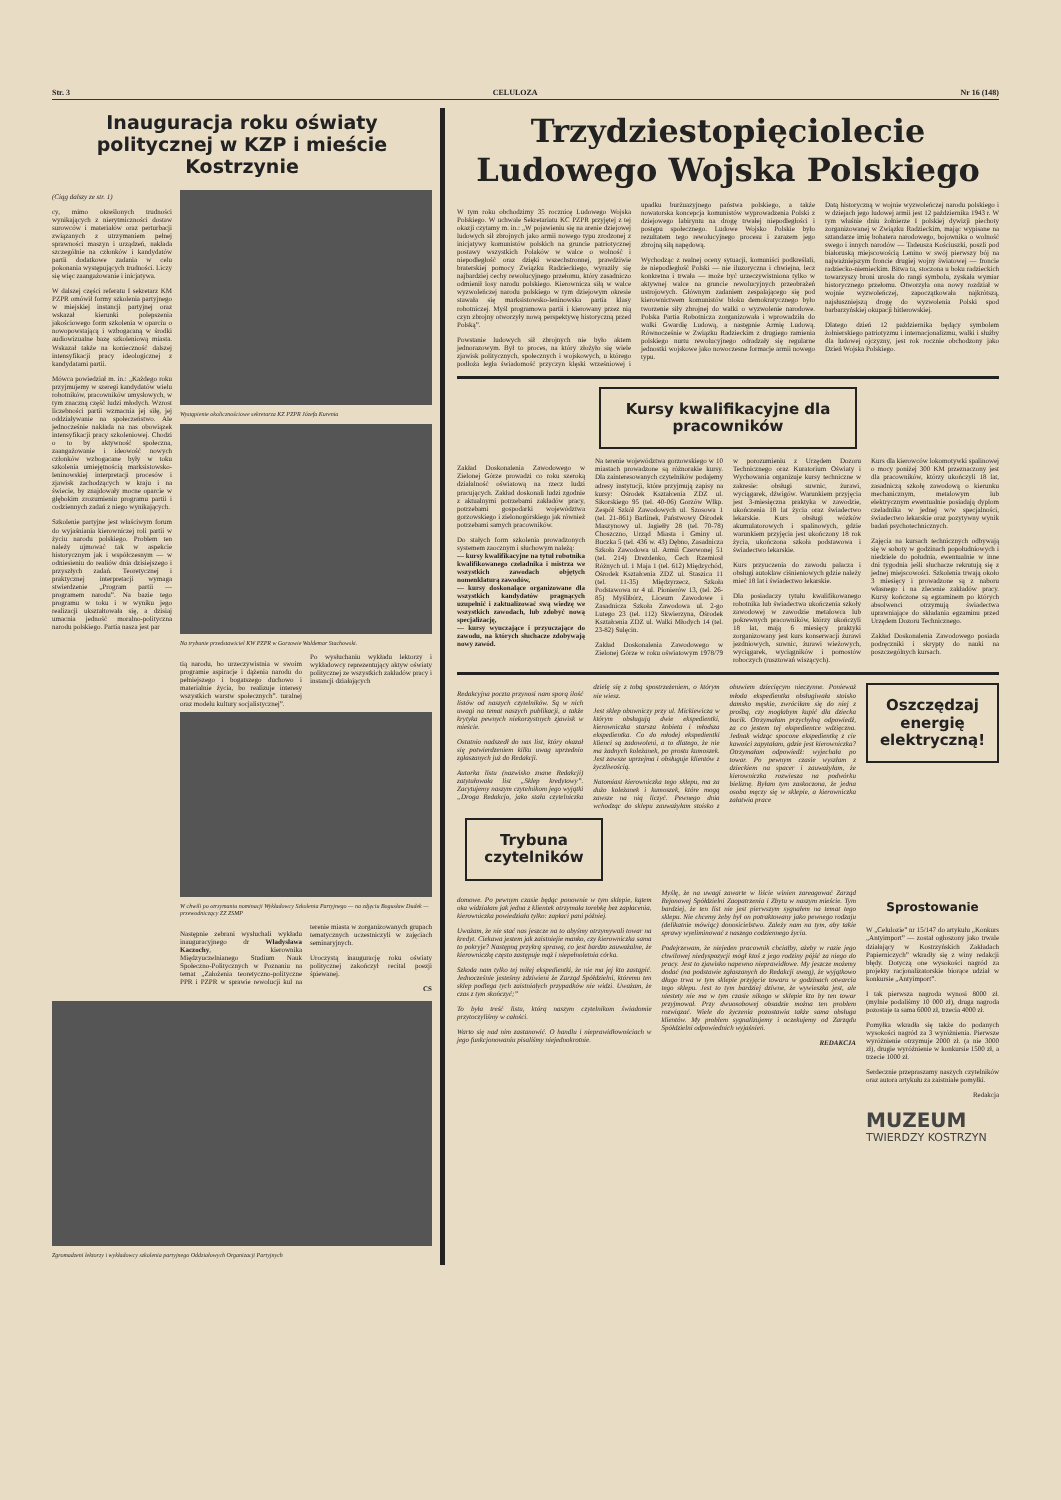Str. 3 CELULOZA Nr 16 (148)
Inauguracja roku oświaty politycznej w KZP i mieście Kostrzynie
(Ciąg dalszy ze str. 1)
cy, mimo określonych trudności wynikających z nierytmiczności dostaw surowców i materiałów oraz perturbacji związanych z utrzymaniem pełnej sprawności maszyn i urządzeń, nakłada szczególnie na członków i kandydatów partii dodatkowe zadania w celu pokonania występujących trudności. Liczy się więc zaangażowanie i inicjatywa.
W dalszej części referatu I sekretarz KM PZPR omówił formy szkolenia partyjnego w miejskiej instancji partyjnej oraz wskazał kierunki polepszenia jakościowego form szkolenia w oparciu o nowopowstającą i wzbogacaną w środki audiowizualne bazę szkoleniową miasta. Wskazał także na konieczność dalszej intensyfikacji pracy ideologicznej z kandydatami partii.
Mówca powiedział m. in.: „Każdego roku przyjmujemy w szeregi kandydatów wielu robotników, pracowników umysłowych, w tym znaczną część ludzi młodych. Wzrost liczebności partii wzmacnia jej siłę, jej oddziaływanie na społeczeństwo. Ale jednocześnie nakłada na nas obowiązek intensyfikacji pracy szkoleniowej. Chodzi o to by aktywność społeczna, zaangażowanie i ideowość nowych członków wzbogacane były w toku szkolenia umiejętnością marksistowsko-leninowskiej interpretacji procesów i zjawisk zachodzących w kraju i na świecie, by znajdowały mocne oparcie w głębokim zrozumieniu programu partii i codziennych zadań z niego wynikających.
Szkolenie partyjne jest właściwym forum do wyjaśniania kierowniczej roli partii w życiu narodu polskiego. Problem ten należy ujmować tak w aspekcie historycznym jak i współczesnym — w odniesieniu do realiów dnia dzisiejszego i przyszłych zadań. Teoretycznej i praktycznej interpretacji wymaga stwierdzenie „Program partii — programem narodu”. Na bazie tego programu w toku i w wyniku jego realizacji ukształtowała się, a dzisiaj umacnia jedność moralno-polityczna narodu polskiego. Partia nasza jest par
Wystąpienie okolicznościowe sekretarza KZ PZPR Józefa Kurenia
Na trybunie przedstawiciel KW PZPR w Gorzowie Waldemar Stachowski.
tią narodu, bo urzeczywistnia w swoim programie aspiracje i dążenia narodu do pełniejszego i bogatszego duchowo i materialnie życia, bo realizuje interesy wszystkich warstw społecznych”. turalnej oraz modelu kultury socjalistycznej”.
Po wysłuchaniu wykładu lektorzy i wykładowcy reprezentujący aktyw oświaty politycznej ze wszystkich zakładów pracy i instancji działających
W chwili po otrzymaniu nominacji Wykładowcy Szkolenia Partyjnego — na zdjęciu Bogusław Dudek — przewodniczący ZZ ZSMP
Następnie zebrani wysłuchali wykładu inauguracyjnego dr Władysława Kaczochy, kierownika Międzyuczelnianego Studium Nauk Społeczno-Politycznych w Poznaniu na temat „Założenia teoretyczno-polityczne PPR i PZPR w sprawie rewolucji kul na terenie miasta w zorganizowanych grupach tematycznych uczestniczyli w zajęciach seminaryjnych.
Uroczystą inaugurację roku oświaty politycznej zakończył recital poezji śpiewanej.
CS
Zgromadzeni lektorzy i wykładowcy szkolenia partyjnego Oddziałowych Organizacji Partyjnych
Trzydziestopięciolecie
Ludowego Wojska Polskiego
W tym roku obchodzimy 35 rocznicę Ludowego Wojska Polskiego. W uchwale Sekretariatu KC PZPR przyjętej z tej okazji czytamy m. in.: „W pojawieniu się na arenie dziejowej ludowych sił zbrojnych jako armii nowego typu zrodzonej z inicjatywy komunistów polskich na gruncie patriotycznej postawy wszystkich Polaków w walce o wolność i niepodległość oraz dzięki wszechstronnej, prawdziwie braterskiej pomocy Związku Radzieckiego, wyraziły się najbardziej cechy rewolucyjnego przełomu, który zasadniczo odmienił losy narodu polskiego. Kierownicza siłą w walce wyzwoleńczej narodu polskiego w tym dziejowym okresie stawała się marksistowsko-leninowska partia klasy robotniczej. Myśl programowa partii i kierowany przez nią czyn zbrojny otworzyły nową perspektywę historyczną przed Polską”.
Powstanie ludowych sił zbrojnych nie było aktem jednorazowym. Był to proces, na który złożyło się wiele zjawisk politycznych, społecznych i wojskowych, u którego podłoża legła świadomość przyczyn klęski wrześniowej i upadku burżuazyjnego państwa polskiego, a także nowatorska koncepcja komunistów wyprowadzenia Polski z dziejowego labiryntu na drogę trwałej niepodległości i postępu społecznego. Ludowe Wojsko Polskie było rezultatem tego rewolucyjnego procesu i zarazem jego zbrojną siłą napędową.
Wychodząc z realnej oceny sytuacji, komuniści podkreślali, że niepodległość Polski — nie iluzoryczna i chwiejna, lecz konkretna i trwała — może być urzeczywistniona tylko w aktywnej walce na gruncie rewolucyjnych przeobrażeń ustrojowych. Głównym zadaniem zespalającego się pod kierownictwem komunistów bloku demokratycznego było tworzenie siły zbrojnej do walki o wyzwolenie narodowe. Polska Partia Robotnicza zorganizowała i wprowadziła do walki Gwardię Ludową, a następnie Armię Ludową. Równocześnie w Związku Radzieckim z drugiego ramienia polskiego nurtu rewolucyjnego odradzały się regularne jednostki wojskowe jako nowoczesne formacje armii nowego typu.
Datą historyczną w wojnie wyzwoleńczej narodu polskiego i w dziejach jego ludowej armii jest 12 października 1943 r. W tym właśnie dniu żołnierze I polskiej dywizji piechoty zorganizowanej w Związku Radzieckim, mając wypisane na sztandarze imię bohatera narodowego, bojownika o wolność swego i innych narodów — Tadeusza Kościuszki, poszli pod białoruską miejscowością Lenino w swój pierwszy bój na najważniejszym froncie drugiej wojny światowej — froncie radziecko-niemieckim. Bitwa ta, stoczona u boku radzieckich towarzyszy broni urosła do rangi symbolu, zyskała wymiar historycznego przełomu. Otworzyła ona nowy rozdział w wojnie wyzwoleńczej, zapoczątkowała najkrótszą, najsłuszniejszą drogę do wyzwolenia Polski spod barbarzyńskiej okupacji hitlerowskiej.
Dlatego dzień 12 października będący symbolem żołnierskiego patriotyzmu i internacjonalizmu, walki i służby dla ludowej ojczyzny, jest rok rocznie obchodzony jako Dzień Wojska Polskiego.
Kursy kwalifikacyjne dla pracowników
Zakład Doskonalenia Zawodowego w Zielonej Górze prowadzi co roku szeroką działalność oświatową na rzecz ludzi pracujących. Zakład doskonali ludzi zgodnie z aktualnymi potrzebami zakładów pracy, potrzebami gospodarki województwa gorzowskiego i zielonogórskiego jak również potrzebami samych pracowników.
Do stałych form szkolenia prowadzonych systemem zaocznym i słuchowym należą:
— kursy kwalifikacyjne na tytuł robotnika kwalifikowanego czeladnika i mistrza we wszystkich zawodach objętych nomenklaturą zawodów,
— kursy doskonalące organizowane dla wszystkich kandydatów pragnących uzupełnić i zaktualizować swą wiedzę we wszystkich zawodach, lub zdobyć nową specjalizację,
— kursy wyuczające i przyuczające do zawodu, na których słuchacze zdobywają nowy zawód.
Na terenie województwa gorzowskiego w 10 miastach prowadzone są różnorakie kursy. Dla zainteresowanych czytelników podajemy adresy instytucji, które przyjmują zapisy na kursy: Ośrodek Kształcenia ZDZ ul. Sikorskiego 95 (tel. 40-06) Gorzów Wlkp. Zespół Szkół Zawodowych ul. Szosowa 1 (tel. 21-861) Barlinek, Państwowy Ośrodek Maszynowy ul. Jagiełły 28 (tel. 70-78) Choszczno, Urząd Miasta i Gminy ul. Buczka 5 (tel. 436 w. 43) Dębno, Zasadnicza Szkoła Zawodowa ul. Armii Czerwonej 51 (tel. 214) Drezdenko, Cech Rzemiosł Różnych ul. 1 Maja 1 (tel. 612) Międzychód, Ośrodek Kształcenia ZDZ ul. Staszica 11 (tel. 11-35) Międzyrzecz, Szkoła Podstawowa nr 4 ul. Pionierów 13, (tel. 26-85) Myślibórz, Liceum Zawodowe i Zasadnicza Szkoła Zawodowa ul. 2-go Lutego 23 (tel. 112) Skwierzyna, Ośrodek Kształcenia ZDZ ul. Walki Młodych 14 (tel. 23-82) Sulęcin.
Zakład Doskonalenia Zawodowego w Zielonej Górze w roku oświatowym 1978/79 w porozumieniu z Urzędem Dozoru Technicznego oraz Kuratorium Oświaty i Wychowania organizuje kursy techniczne w zakresie: obsługi suwnic, żurawi, wyciągarek, dźwigów. Warunkiem przyjęcia jest 3-miesięczna praktyka w zawodzie, ukończenia 18 lat życia oraz świadectwo lekarskie. Kurs obsługi wózków akumulatorowych i spalinowych, gdzie warunkiem przyjęcia jest ukończony 18 rok życia, ukończona szkoła podstawowa i świadectwo lekarskie.
Kurs przyuczenia do zawodu palacza i obsługi autoklaw ciśnieniowych gdzie należy mieć 18 lat i świadectwo lekarskie.
Dla posiadaczy tytułu kwalifikowanego robotnika lub świadectwa ukończenia szkoły zawodowej w zawodzie metalowca lub pokrewnych pracowników, którzy ukończyli 18 lat, mają 6 miesięcy praktyki zorganizowany jest kurs konserwacji żurawi jezdniowych, suwnic, żurawi wieżowych, wyciągarek, wyciągników i pomostów roboczych (rusztowań wiszących).
Kurs dla kierowców lokomotywki spalinowej o mocy poniżej 300 KM przeznaczony jest dla pracowników, którzy ukończyli 18 lat, zasadniczą szkołę zawodową o kierunku mechanicznym, metalowym lub elektrycznym ewentualnie posiadają dyplom czeladnika w jednej w/w specjalności, świadectwo lekarskie oraz pozytywny wynik badań psychotechnicznych.
Zajęcia na kursach technicznych odbywają się w soboty w godzinach popołudniowych i niedziele do południa, ewentualnie w inne dni tygodnia jeśli słuchacze rekrutują się z jednej miejscowości. Szkolenia trwają około 3 miesięcy i prowadzone są z naboru własnego i na zlecenie zakładów pracy. Kursy kończone są egzaminem po których absolwenci otrzymują świadectwa uprawniające do składania egzaminu przed Urzędem Dozoru Technicznego.
Zakład Doskonalenia Zawodowego posiada podręczniki i skrypty do nauki na poszczególnych kursach.
Redakcyjna poczta przynosi nam sporą ilość listów od naszych czytelników. Są w nich uwagi na temat naszych publikacji, a także krytyka pewnych niekorzystnych zjawisk w mieście.
Ostatnio nadszedł do nas list, który okazał się potwierdzeniem kilku uwag uprzednio zgłaszanych już do Redakcji.
Autorka listu (nazwisko znane Redakcji) zatytułowała list „Sklep kredytowy”. Zacytujemy naszym czytelnikom jego wyjątki „Droga Redakcjo, jako stała czytelniczka dzielę się z tobą spostrzeżeniem, o którym nie wiesz.
Jest sklep obuwniczy przy ul. Mickiewicza w którym obsługują dwie ekspedientki, kierowniczka starsza kobieta i młodsza ekspedientka. Co do młodej ekspedientki klienci są zadowoleni, a to dlatego, że nie ma żadnych koleżanek, po prostu kumoszek. Jest zawsze uprzejma i obsługuje klientów z życzliwością.
Natomiast kierowniczka tego sklepu, ma za dużo koleżanek i kumoszek, które mogą zawsze na nią liczyć. Pewnego dnia wchodząc do sklepu zauważyłam stoisko z obuwiem dziecięcym nieczynne. Ponieważ młoda ekspedientka obsługiwała stoisko damsko męskie, zwróciłam się do niej z prośbą, czy mogłabym kupić dla dziecka bucik. Otrzymałam przychylną odpowiedź, za co jestem tej ekspedientce wdzięczna. Jednak widząc spocone ekspedientkę z cie kawości zapytałam, gdzie jest kierowniczka? Otrzymałam odpowiedź: wyjechała po towar. Po pewnym czasie wyszłam z dzieckiem na spacer i zauważyłam, że kierowniczka rozwiesza na podwórku bieliznę. Byłam tym zaskoczona, że jedna osoba męczy się w sklepie, a kierowniczka załatwia prace
Oszczędzaj energię elektryczną!
Trybuna czytelników
domowe. Po pewnym czasie będąc ponownie w tym sklepie, kątem oka widziałam jak jedna z klientek otrzymała torebkę bez zapłacenia, kierowniczka powiedziała tylko: zapłaci pani później.
Uważam, że nie stać nas jeszcze na to abyśmy otrzymywali towar na kredyt. Ciekawa jestem jak zaistniejie manko, czy kierowniczka sama to pokryje? Następną przykrą sprawą, co jest bardzo zauważalne, że kierowniczkę często zastępuje mąż i niepełnoletnia córka.
Szkoda nam tylko tej miłej ekspedientki, że nie ma jej kto zastąpić. Jednocześnie jesteśmy zdziwieni że Zarząd Spółdzielni, któremu ten sklep podlega tych zaistniałych przypadków nie widzi. Uważam, że czas z tym skończyć;”
To była treść listu, którą naszym czytelnikom świadomie przytoczyliśmy w całości.
Warto się nad nim zastanowić. O handlu i nieprawidłowościach w jego funkcjonowaniu pisaliśmy niejednokrotnie.
Myślę, że na uwagi zawarte w liście winien zareagować Zarząd Rejonowej Spółdzielni Zaopatrzenia i Zbytu w naszym mieście. Tym bardziej, że ten list nie jest pierwszym sygnałem na temat tego sklepu. Nie chcemy żeby był on potraktowany jako pewnego rodzaju (delikatnie mówiąc) donosicielstwo. Zależy nam na tym, aby takie sprawy wyeliminować z naszego codziennego życia.
Podejrzewam, że niejeden pracownik chciałby, ażeby w razie jego chwilowej niedyspozycji mógł ktoś z jego rodziny pójść za niego do pracy. Jest to zjawisko napewno nieprawidłowe. My jeszcze możemy dodać (na podstawie zgłaszanych do Redakcji uwag), że wyjątkowo długo trwa w tym sklepie przyjęcie towaru w godzinach otwarcia tego sklepu. Jest to tym bardziej dziwne, że wywieszka jest, ale niestety nie ma w tym czasie nikogo w sklepie kto by ten towar przyjmował. Przy dwuosobowej obsadzie można ten problem rozwiązać. Wiele do życzenia pozostawia także sama obsługa klientów. My problem sygnalizujemy i oczekujemy od Zarządu Spółdzielni odpowiednich wyjaśnień.
REDAKCJA
Sprostowanie
W „Celulozie” nr 15/147 do artykułu „Konkurs „Antyimport” — został ogłoszony jako trwale działający w Kostrzyńskich Zakładach Papierniczych” wkradły się z winy redakcji błędy. Dotyczą one wysokości nagród za projekty racjonalizatorskie biorące udział w konkursie „Antyimport”.
I tak pierwsza nagroda wynosi 8000 zł. (mylnie podaliśmy 10 000 zł), druga nagroda pozostaje ta sama 6000 zł, trzecia 4000 zł.
Pomyłka wkradła się także do podanych wysokości nagród za 3 wyróżnienia. Pierwsze wyróżnienie otrzymuje 2000 zł. (a nie 3000 zł), drugie wyróżnienie w konkursie 1500 zł, a trzecie 1000 zł.
Serdecznie przepraszamy naszych czytelników oraz autora artykułu za zaistniałe pomyłki.
Redakcja
MUZEUM
TWIERDZY KOSTRZYN